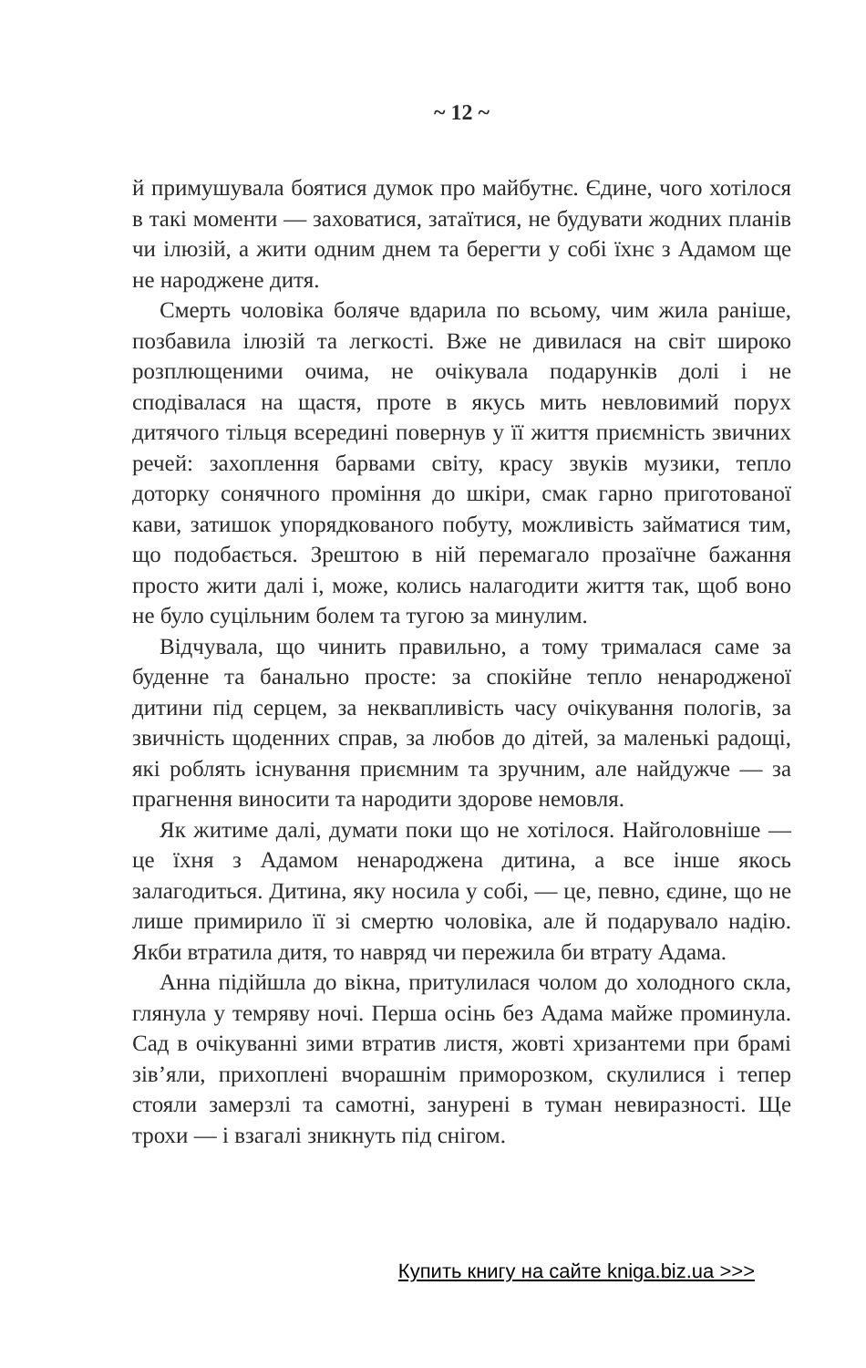~ 12 ~
й примушувала боятися думок про майбутнє. Єдине, чого хотілося в такі моменти — заховатися, затаїтися, не будувати жодних планів чи ілюзій, а жити одним днем та берегти у собі їхнє з Адамом ще не народжене дитя.
Смерть чоловіка боляче вдарила по всьому, чим жила раніше, позбавила ілюзій та легкості. Вже не дивилася на світ широко розплющеними очима, не очікувала подарунків долі і не сподівалася на щастя, проте в якусь мить невловимий порух дитячого тільця всередині повернув у її життя приємність звичних речей: захоплення барвами світу, красу звуків музики, тепло доторку сонячного проміння до шкіри, смак гарно приготованої кави, затишок упорядкованого побуту, можливість займатися тим, що подобається. Зрештою в ній перемагало прозаїчне бажання просто жити далі і, може, колись налагодити життя так, щоб воно не було суцільним болем та тугою за минулим.
Відчувала, що чинить правильно, а тому трималася саме за буденне та банально просте: за спокійне тепло ненародженої дитини під серцем, за неквапливість часу очікування пологів, за звичність щоденних справ, за любов до дітей, за маленькі радощі, які роблять існування приємним та зручним, але найдужче — за прагнення виносити та народити здорове немовля.
Як житиме далі, думати поки що не хотілося. Найголовніше — це їхня з Адамом ненароджена дитина, а все інше якось залагодиться. Дитина, яку носила у собі, — це, певно, єдине, що не лише примирило її зі смертю чоловіка, але й подарувало надію. Якби втратила дитя, то навряд чи пережила би втрату Адама.
Анна підійшла до вікна, притулилася чолом до холодного скла, глянула у темряву ночі. Перша осінь без Адама майже проминула. Сад в очікуванні зими втратив листя, жовті хризантеми при брамі зів’яли, прихоплені вчорашнім приморозком, скулилися і тепер стояли замерзлі та самотні, занурені в туман невиразності. Ще трохи — і взагалі зникнуть під снігом.
Купить книгу на сайте kniga.biz.ua >>>